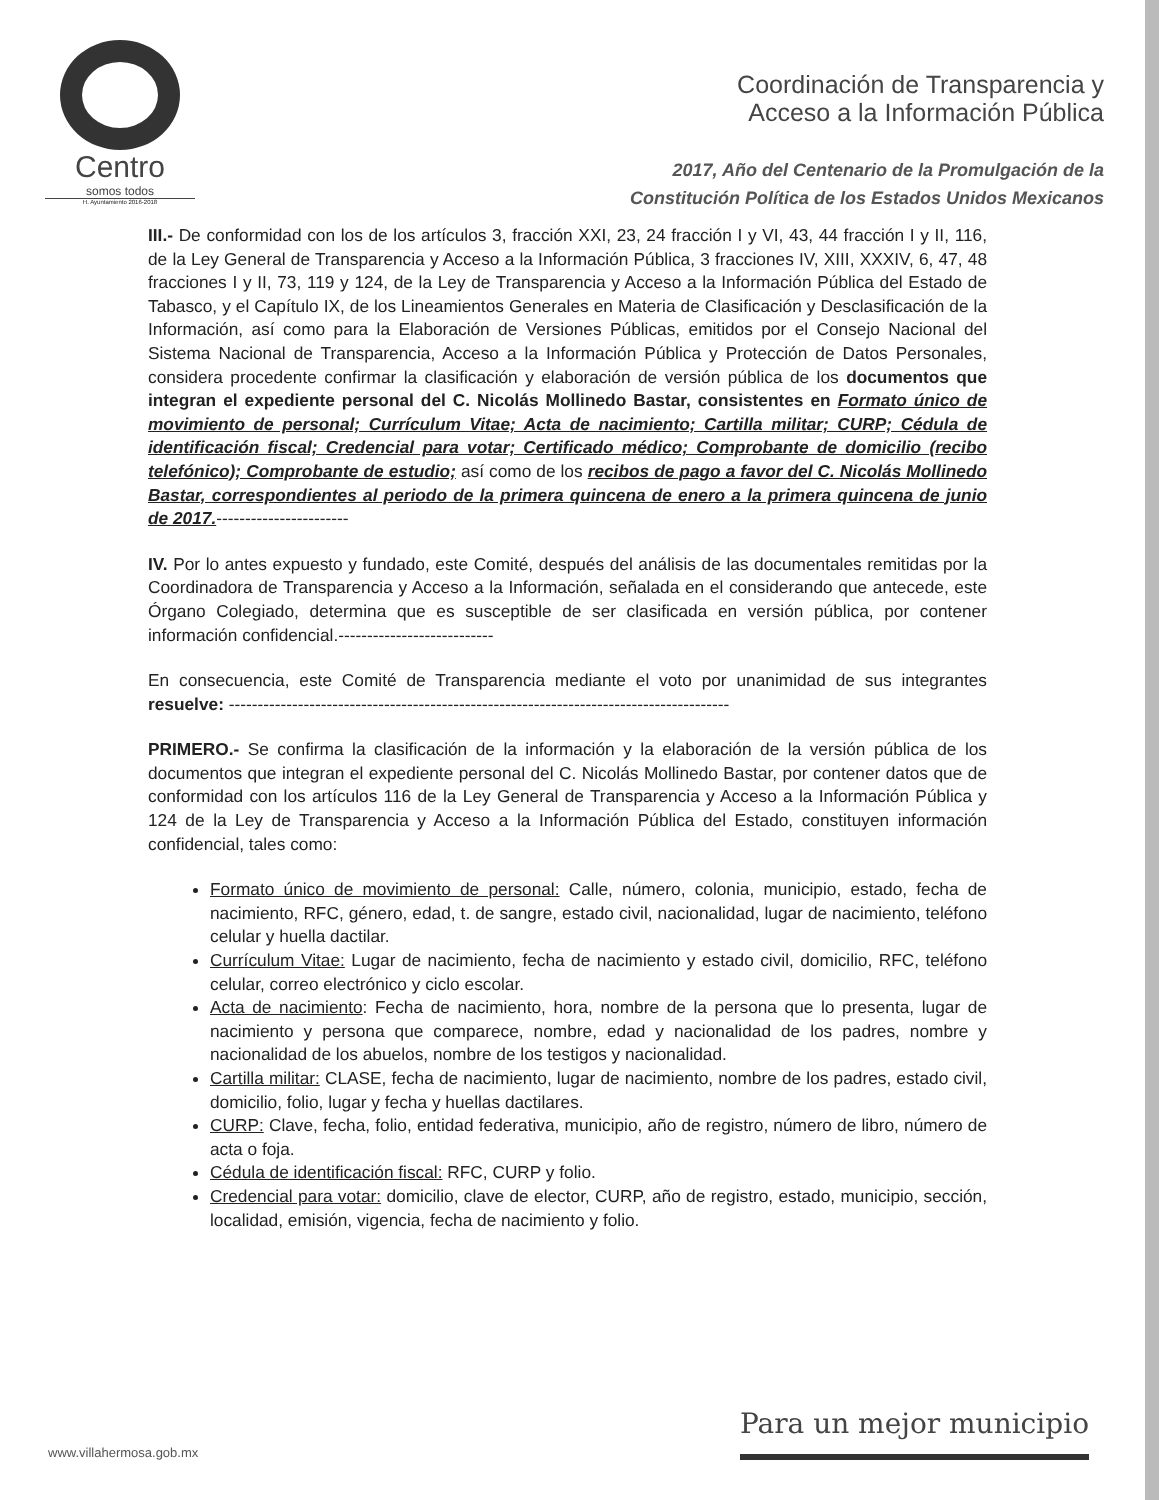Centro
somos todos
H. Ayuntamiento 2016-2018
Coordinación de Transparencia y
Acceso a la Información Pública
2017, Año del Centenario de la Promulgación de la
Constitución Política de los Estados Unidos Mexicanos
III.- De conformidad con los de los artículos 3, fracción XXI, 23, 24 fracción I y VI, 43, 44 fracción I y II, 116, de la Ley General de Transparencia y Acceso a la Información Pública, 3 fracciones IV, XIII, XXXIV, 6, 47, 48 fracciones I y II, 73, 119 y 124, de la Ley de Transparencia y Acceso a la Información Pública del Estado de Tabasco, y el Capítulo IX, de los Lineamientos Generales en Materia de Clasificación y Desclasificación de la Información, así como para la Elaboración de Versiones Públicas, emitidos por el Consejo Nacional del Sistema Nacional de Transparencia, Acceso a la Información Pública y Protección de Datos Personales, considera procedente confirmar la clasificación y elaboración de versión pública de los documentos que integran el expediente personal del C. Nicolás Mollinedo Bastar, consistentes en Formato único de movimiento de personal; Currículum Vitae; Acta de nacimiento; Cartilla militar; CURP; Cédula de identificación fiscal; Credencial para votar; Certificado médico; Comprobante de domicilio (recibo telefónico); Comprobante de estudio; así como de los recibos de pago a favor del C. Nicolás Mollinedo Bastar, correspondientes al periodo de la primera quincena de enero a la primera quincena de junio de 2017.-----------------------
IV. Por lo antes expuesto y fundado, este Comité, después del análisis de las documentales remitidas por la Coordinadora de Transparencia y Acceso a la Información, señalada en el considerando que antecede, este Órgano Colegiado, determina que es susceptible de ser clasificada en versión pública, por contener información confidencial.---------------------------
En consecuencia, este Comité de Transparencia mediante el voto por unanimidad de sus integrantes resuelve: ---------------------------------------------------------------------------------------
PRIMERO.- Se confirma la clasificación de la información y la elaboración de la versión pública de los documentos que integran el expediente personal del C. Nicolás Mollinedo Bastar, por contener datos que de conformidad con los artículos 116 de la Ley General de Transparencia y Acceso a la Información Pública y 124 de la Ley de Transparencia y Acceso a la Información Pública del Estado, constituyen información confidencial, tales como:
Formato único de movimiento de personal: Calle, número, colonia, municipio, estado, fecha de nacimiento, RFC, género, edad, t. de sangre, estado civil, nacionalidad, lugar de nacimiento, teléfono celular y huella dactilar.
Currículum Vitae: Lugar de nacimiento, fecha de nacimiento y estado civil, domicilio, RFC, teléfono celular, correo electrónico y ciclo escolar.
Acta de nacimiento: Fecha de nacimiento, hora, nombre de la persona que lo presenta, lugar de nacimiento y persona que comparece, nombre, edad y nacionalidad de los padres, nombre y nacionalidad de los abuelos, nombre de los testigos y nacionalidad.
Cartilla militar: CLASE, fecha de nacimiento, lugar de nacimiento, nombre de los padres, estado civil, domicilio, folio, lugar y fecha y huellas dactilares.
CURP: Clave, fecha, folio, entidad federativa, municipio, año de registro, número de libro, número de acta o foja.
Cédula de identificación fiscal: RFC, CURP y folio.
Credencial para votar: domicilio, clave de elector, CURP, año de registro, estado, municipio, sección, localidad, emisión, vigencia, fecha de nacimiento y folio.
www.villahermosa.gob.mx
Para un mejor municipio